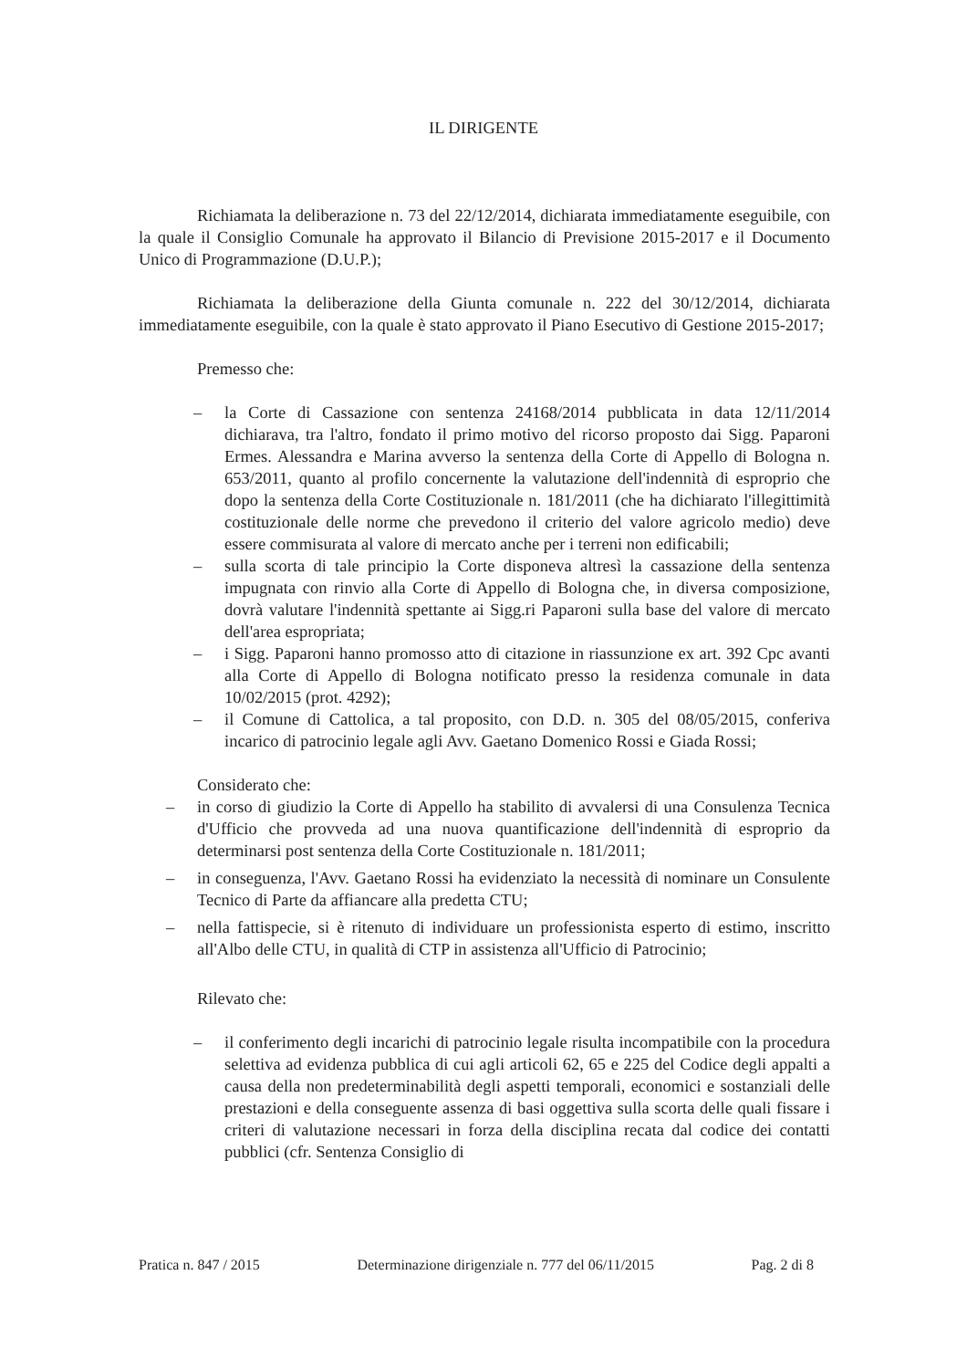IL DIRIGENTE
Richiamata la deliberazione n. 73 del 22/12/2014, dichiarata immediatamente eseguibile, con la quale il Consiglio Comunale ha approvato il Bilancio di Previsione 2015-2017 e il Documento Unico di Programmazione (D.U.P.);
Richiamata la deliberazione della Giunta comunale n. 222 del 30/12/2014, dichiarata immediatamente eseguibile, con la quale è stato approvato il Piano Esecutivo di Gestione 2015-2017;
Premesso che:
– la Corte di Cassazione con sentenza 24168/2014 pubblicata in data 12/11/2014 dichiarava, tra l'altro, fondato il primo motivo del ricorso proposto dai Sigg. Paparoni Ermes. Alessandra e Marina avverso la sentenza della Corte di Appello di Bologna n. 653/2011, quanto al profilo concernente la valutazione dell'indennità di esproprio che dopo la sentenza della Corte Costituzionale n. 181/2011 (che ha dichiarato l'illegittimità costituzionale delle norme che prevedono il criterio del valore agricolo medio) deve essere commisurata al valore di mercato anche per i terreni non edificabili;
– sulla scorta di tale principio la Corte disponeva altresì la cassazione della sentenza impugnata con rinvio alla Corte di Appello di Bologna che, in diversa composizione, dovrà valutare l'indennità spettante ai Sigg.ri Paparoni sulla base del valore di mercato dell'area espropriata;
– i Sigg. Paparoni hanno promosso atto di citazione in riassunzione ex art. 392 Cpc avanti alla Corte di Appello di Bologna notificato presso la residenza comunale in data 10/02/2015 (prot. 4292);
– il Comune di Cattolica, a tal proposito, con D.D. n. 305 del 08/05/2015, conferiva incarico di patrocinio legale agli Avv. Gaetano Domenico Rossi e Giada Rossi;
Considerato che:
– in corso di giudizio la Corte di Appello ha stabilito di avvalersi di una Consulenza Tecnica d'Ufficio che provveda ad una nuova quantificazione dell'indennità di esproprio da determinarsi post sentenza della Corte Costituzionale n. 181/2011;
– in conseguenza, l'Avv. Gaetano Rossi ha evidenziato la necessità di nominare un Consulente Tecnico di Parte da affiancare alla predetta CTU;
– nella fattispecie, si è ritenuto di individuare un professionista esperto di estimo, inscritto all'Albo delle CTU, in qualità di CTP in assistenza all'Ufficio di Patrocinio;
Rilevato che:
– il conferimento degli incarichi di patrocinio legale risulta incompatibile con la procedura selettiva ad evidenza pubblica di cui agli articoli 62, 65 e 225 del Codice degli appalti a causa della non predeterminabilità degli aspetti temporali, economici e sostanziali delle prestazioni e della conseguente assenza di basi oggettiva sulla scorta delle quali fissare i criteri di valutazione necessari in forza della disciplina recata dal codice dei contatti pubblici (cfr. Sentenza Consiglio di
Pratica n. 847 / 2015 Determinazione dirigenziale n. 777 del 06/11/2015 Pag. 2 di 8